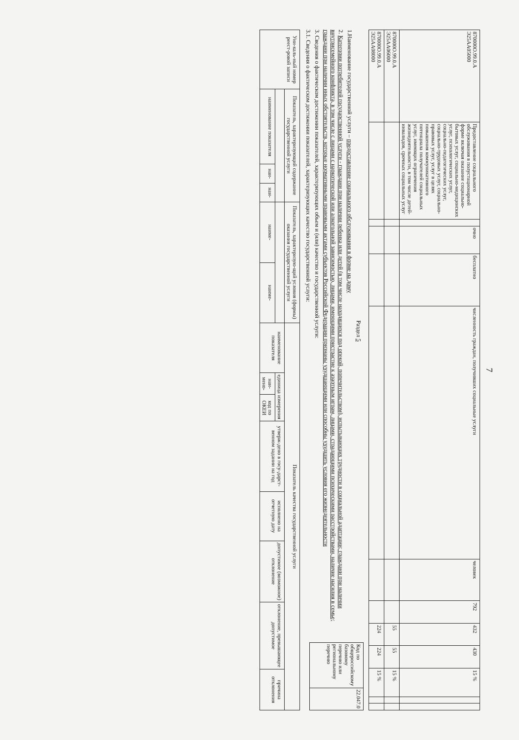7
| 870000О.99.0.А Э25АА05000 | Предоставление социального обслуживания в полустационарной форме включая оказание социально-бытовых услуг, социально-медицинских услуг, психологических услуг, социально-педагогических услуг, социально-трудовых услуг, социально-правовых услуг, услуг в целях повышения коммуникативного потенциала получателей социальных услуг, имеющих ограничения жизнедеятельности, в том числе детей-инвалидов, срочных социальных услуг | | очно | бесплатно | численность граждан, получивших социальные услуги | человек | 792 | 432 | 430 | 15 % | | |
| 870000О.99.0.А Э25АА06000 | | | | | | | | 55 | 55 | 15 % | | |
| 870000О.99.0.А Э25АА08000 | | | | | | | | 224 | 224 | 15 % | | |
Раздел 5
1.Наименование государственной услуги – предоставление социального обслуживания в форме на дому
2. Категории потребителей государственной услуги - граждани при наличии ребенка или детей (в том числе находящихся под опекой, попечительством), испытывающих трудности в социальной адаптации; граждани при наличии внутрисемейного конфликта, в том числе с лицами с наркотической или алкогольной зависимостью, лицами, имеющими пристрастие к азартным играм, лицами, страдающими психическими расстройствами, наличие насилия в семье; граждани при наличии иных обстоятельств, которые нормативными правовыми актами субъектов Российской Федерации признаны ухудшающими или способны ухудшить условия его жизнедеятельности
3. Сведения о фактическом достижении показателей, характеризующих объем и (или) качество и государственной услуги:
3.1. Сведения о фактическом достижении показателей, характеризующих качество государственной услуги:
| Код по общероссийскому базовому перечню или региональному перечню | 22.047.0 |
| Уни-каль-ный номер реест-ровой записи | Показатель, характеризующий содержание государственной услуги | | | Показатель, характеризую-щий условия (формы) оказания государственной услуги | | Показатель качества государственной услуги | | | | | | | |
| --- | --- | --- | --- | --- | --- | --- | --- | --- | --- | --- | --- | --- | --- |
| | | | | | | наименование показателя | единица измерения | | утверж-дено в госу-дарст-венном задании на год | исполнено на отчетную дату | допустимое (возможное) отклонение | отклонение, превышающее допустимое | причина отклонения |
| | наименование показателя | наи- | наи- | наиме- | наиме- | | наи-мено- | код по ОКЕИ | | | | | |